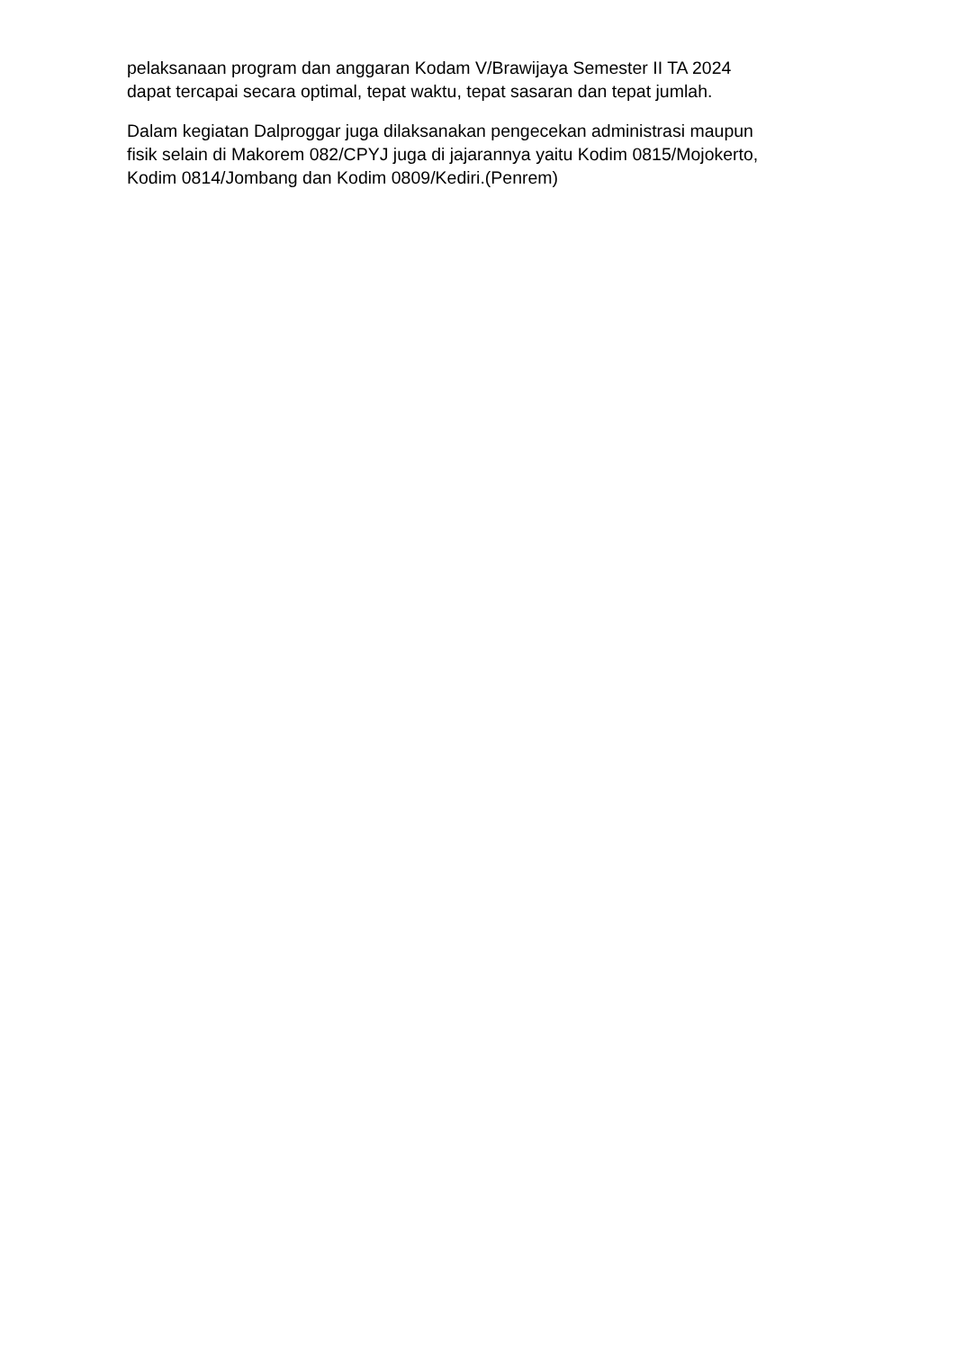pelaksanaan program dan anggaran Kodam V/Brawijaya Semester II TA 2024
dapat tercapai secara optimal, tepat waktu, tepat sasaran dan tepat jumlah.
Dalam kegiatan Dalproggar juga dilaksanakan pengecekan administrasi maupun
fisik selain di Makorem 082/CPYJ juga di jajarannya yaitu Kodim 0815/Mojokerto,
Kodim 0814/Jombang dan Kodim 0809/Kediri.(Penrem)